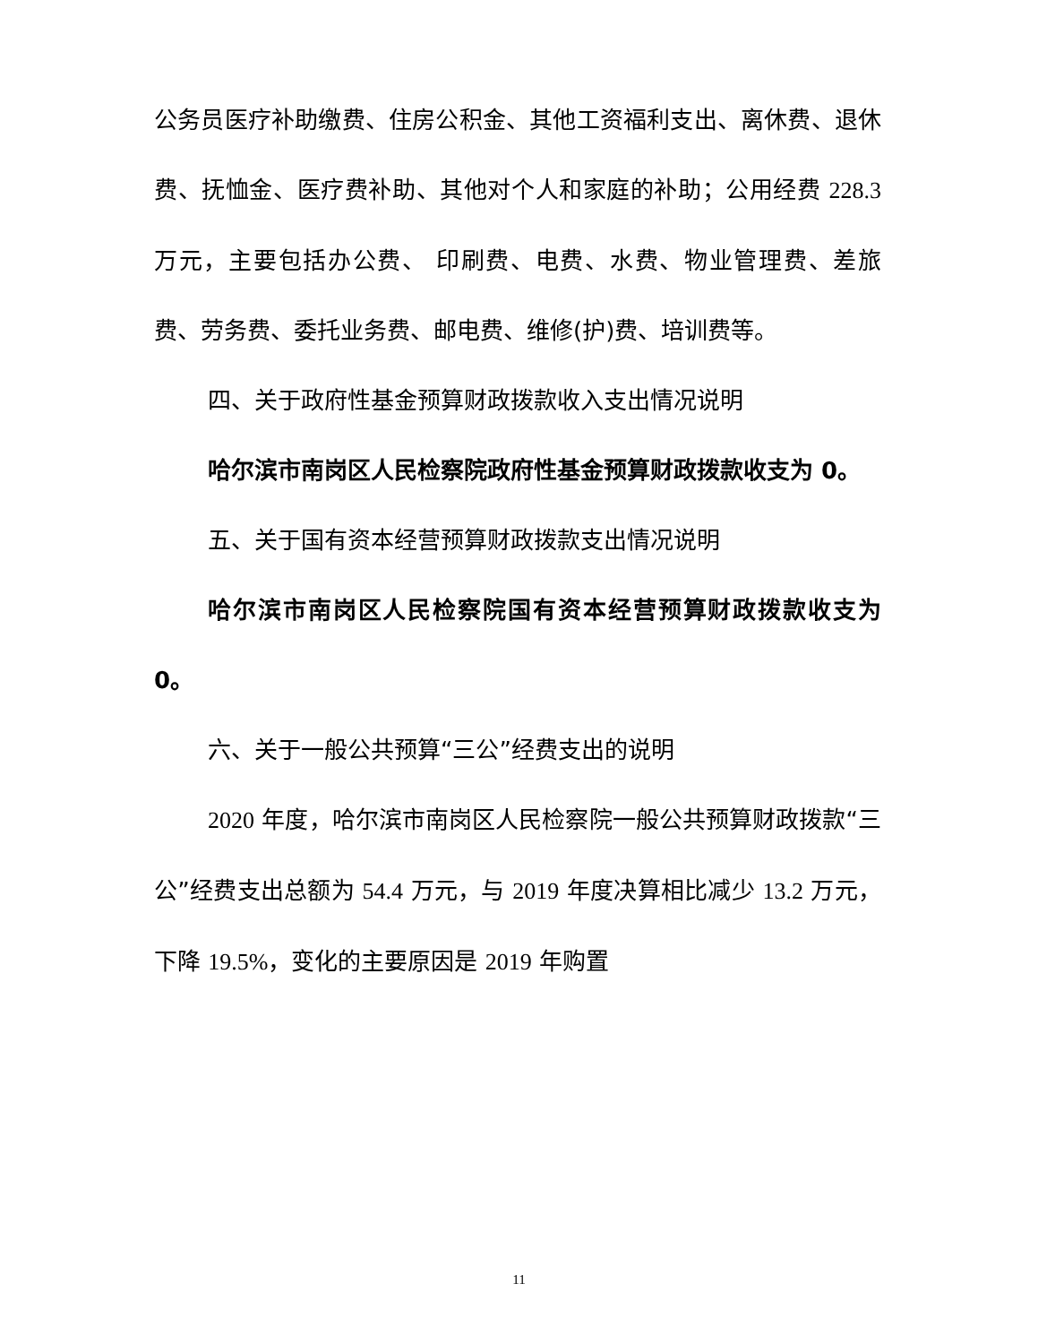公务员医疗补助缴费、住房公积金、其他工资福利支出、离休费、退休费、抚恤金、医疗费补助、其他对个人和家庭的补助；公用经费 228.3 万元，主要包括办公费、 印刷费、电费、水费、物业管理费、差旅费、劳务费、委托业务费、邮电费、维修(护)费、培训费等。
四、关于政府性基金预算财政拨款收入支出情况说明
哈尔滨市南岗区人民检察院政府性基金预算财政拨款收支为 0。
五、关于国有资本经营预算财政拨款支出情况说明
哈尔滨市南岗区人民检察院国有资本经营预算财政拨款收支为 0。
六、关于一般公共预算“三公”经费支出的说明
2020 年度，哈尔滨市南岗区人民检察院一般公共预算财政拨款“三公”经费支出总额为 54.4 万元，与 2019 年度决算相比减少 13.2 万元，下降 19.5%，变化的主要原因是 2019 年购置
11